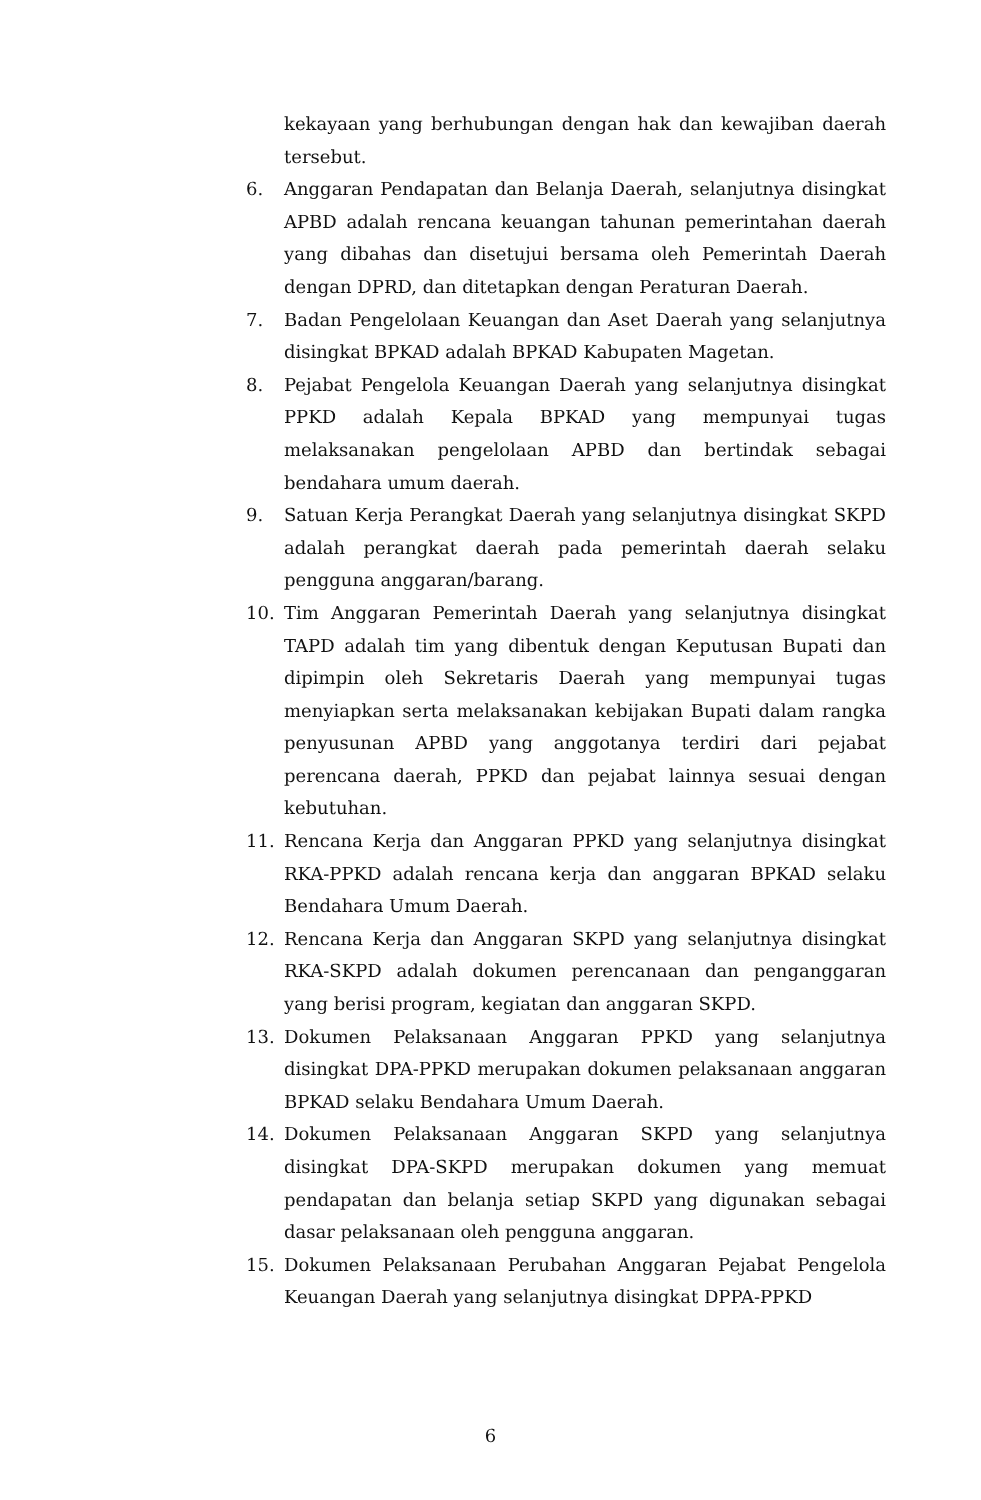kekayaan yang berhubungan dengan hak dan kewajiban daerah tersebut.
6. Anggaran Pendapatan dan Belanja Daerah, selanjutnya disingkat APBD adalah rencana keuangan tahunan pemerintahan daerah yang dibahas dan disetujui bersama oleh Pemerintah Daerah dengan DPRD, dan ditetapkan dengan Peraturan Daerah.
7. Badan Pengelolaan Keuangan dan Aset Daerah yang selanjutnya disingkat BPKAD adalah BPKAD Kabupaten Magetan.
8. Pejabat Pengelola Keuangan Daerah yang selanjutnya disingkat PPKD adalah Kepala BPKAD yang mempunyai tugas melaksanakan pengelolaan APBD dan bertindak sebagai bendahara umum daerah.
9. Satuan Kerja Perangkat Daerah yang selanjutnya disingkat SKPD adalah perangkat daerah pada pemerintah daerah selaku pengguna anggaran/barang.
10. Tim Anggaran Pemerintah Daerah yang selanjutnya disingkat TAPD adalah tim yang dibentuk dengan Keputusan Bupati dan dipimpin oleh Sekretaris Daerah yang mempunyai tugas menyiapkan serta melaksanakan kebijakan Bupati dalam rangka penyusunan APBD yang anggotanya terdiri dari pejabat perencana daerah, PPKD dan pejabat lainnya sesuai dengan kebutuhan.
11. Rencana Kerja dan Anggaran PPKD yang selanjutnya disingkat RKA-PPKD adalah rencana kerja dan anggaran BPKAD selaku Bendahara Umum Daerah.
12. Rencana Kerja dan Anggaran SKPD yang selanjutnya disingkat RKA-SKPD adalah dokumen perencanaan dan penganggaran yang berisi program, kegiatan dan anggaran SKPD.
13. Dokumen Pelaksanaan Anggaran PPKD yang selanjutnya disingkat DPA-PPKD merupakan dokumen pelaksanaan anggaran BPKAD selaku Bendahara Umum Daerah.
14. Dokumen Pelaksanaan Anggaran SKPD yang selanjutnya disingkat DPA-SKPD merupakan dokumen yang memuat pendapatan dan belanja setiap SKPD yang digunakan sebagai dasar pelaksanaan oleh pengguna anggaran.
15. Dokumen Pelaksanaan Perubahan Anggaran Pejabat Pengelola Keuangan Daerah yang selanjutnya disingkat DPPA-PPKD
6